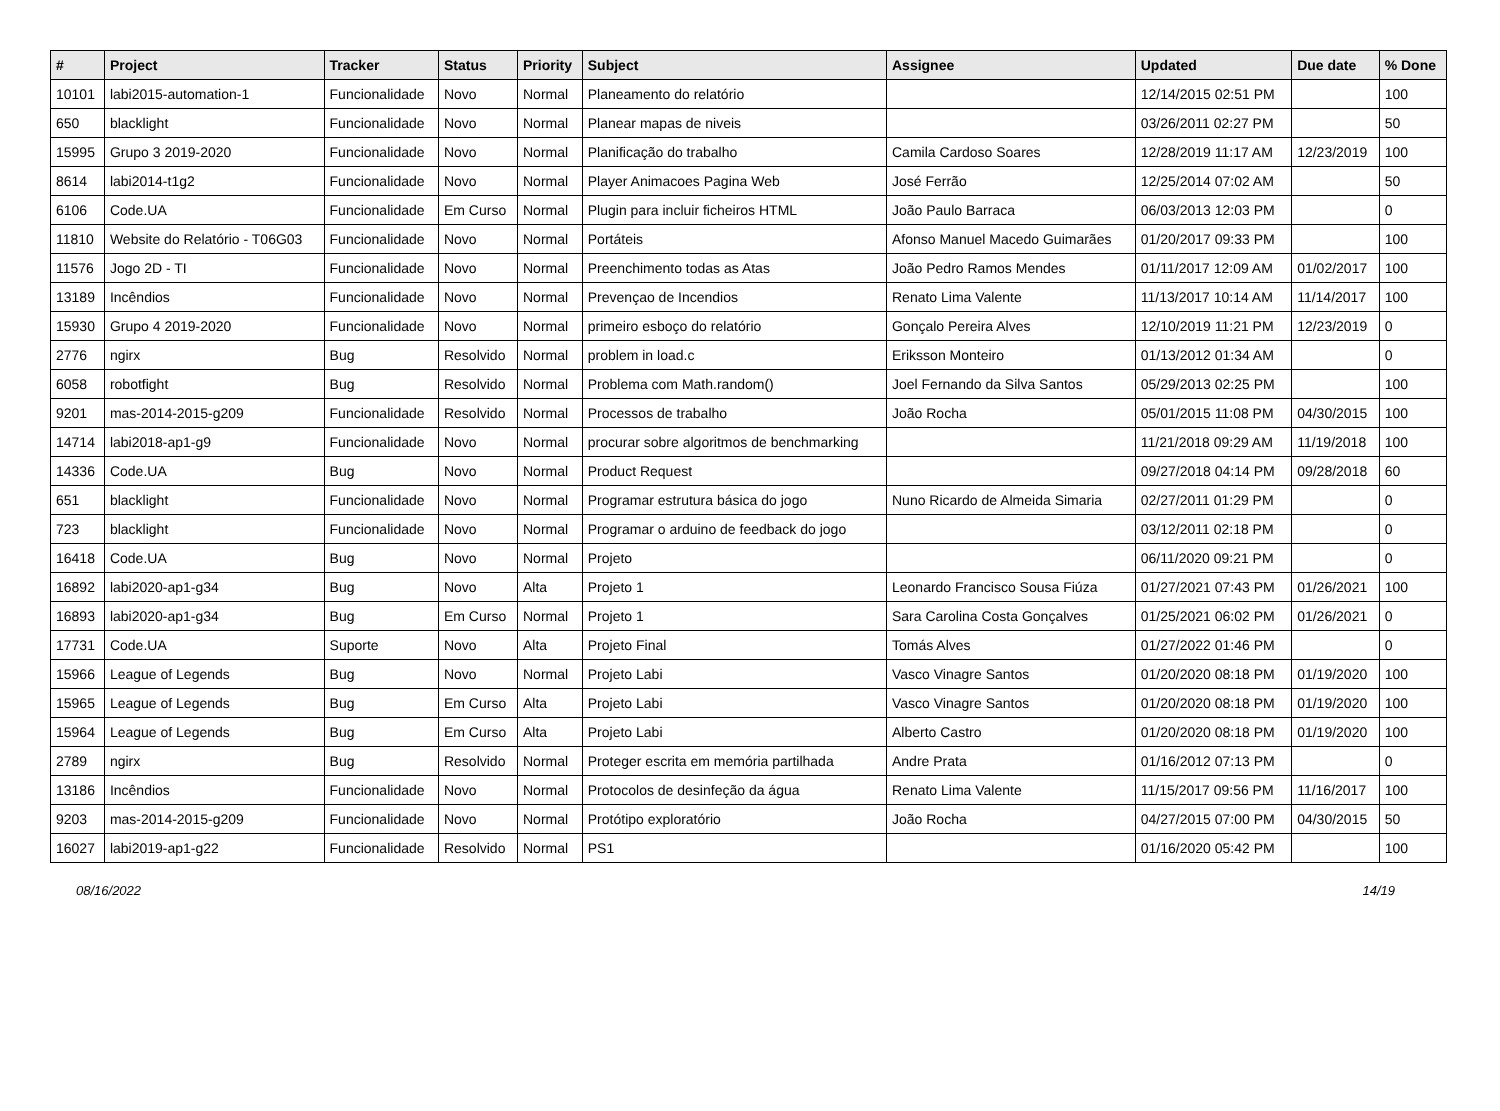| # | Project | Tracker | Status | Priority | Subject | Assignee | Updated | Due date | % Done |
| --- | --- | --- | --- | --- | --- | --- | --- | --- | --- |
| 10101 | labi2015-automation-1 | Funcionalidade | Novo | Normal | Planeamento do relatório | | 12/14/2015 02:51 PM | | 100 |
| 650 | blacklight | Funcionalidade | Novo | Normal | Planear mapas de niveis | | 03/26/2011 02:27 PM | | 50 |
| 15995 | Grupo 3 2019-2020 | Funcionalidade | Novo | Normal | Planificação do trabalho | Camila Cardoso Soares | 12/28/2019 11:17 AM | 12/23/2019 | 100 |
| 8614 | labi2014-t1g2 | Funcionalidade | Novo | Normal | Player Animacoes Pagina Web | José Ferrão | 12/25/2014 07:02 AM | | 50 |
| 6106 | Code.UA | Funcionalidade | Em Curso | Normal | Plugin para incluir ficheiros HTML | João Paulo Barraca | 06/03/2013 12:03 PM | | 0 |
| 11810 | Website do Relatório - T06G03 | Funcionalidade | Novo | Normal | Portáteis | Afonso Manuel Macedo Guimarães | 01/20/2017 09:33 PM | | 100 |
| 11576 | Jogo 2D - TI | Funcionalidade | Novo | Normal | Preenchimento todas as Atas | João Pedro Ramos Mendes | 01/11/2017 12:09 AM | 01/02/2017 | 100 |
| 13189 | Incêndios | Funcionalidade | Novo | Normal | Prevençao de Incendios | Renato Lima Valente | 11/13/2017 10:14 AM | 11/14/2017 | 100 |
| 15930 | Grupo 4 2019-2020 | Funcionalidade | Novo | Normal | primeiro esboço do relatório | Gonçalo Pereira Alves | 12/10/2019 11:21 PM | 12/23/2019 | 0 |
| 2776 | ngirx | Bug | Resolvido | Normal | problem in load.c | Eriksson Monteiro | 01/13/2012 01:34 AM | | 0 |
| 6058 | robotfight | Bug | Resolvido | Normal | Problema com Math.random() | Joel Fernando da Silva Santos | 05/29/2013 02:25 PM | | 100 |
| 9201 | mas-2014-2015-g209 | Funcionalidade | Resolvido | Normal | Processos de trabalho | João Rocha | 05/01/2015 11:08 PM | 04/30/2015 | 100 |
| 14714 | labi2018-ap1-g9 | Funcionalidade | Novo | Normal | procurar sobre algoritmos de benchmarking | | 11/21/2018 09:29 AM | 11/19/2018 | 100 |
| 14336 | Code.UA | Bug | Novo | Normal | Product Request | | 09/27/2018 04:14 PM | 09/28/2018 | 60 |
| 651 | blacklight | Funcionalidade | Novo | Normal | Programar estrutura básica do jogo | Nuno Ricardo de Almeida Simaria | 02/27/2011 01:29 PM | | 0 |
| 723 | blacklight | Funcionalidade | Novo | Normal | Programar o arduino de feedback do jogo | | 03/12/2011 02:18 PM | | 0 |
| 16418 | Code.UA | Bug | Novo | Normal | Projeto | | 06/11/2020 09:21 PM | | 0 |
| 16892 | labi2020-ap1-g34 | Bug | Novo | Alta | Projeto 1 | Leonardo Francisco Sousa Fiúza | 01/27/2021 07:43 PM | 01/26/2021 | 100 |
| 16893 | labi2020-ap1-g34 | Bug | Em Curso | Normal | Projeto 1 | Sara Carolina Costa Gonçalves | 01/25/2021 06:02 PM | 01/26/2021 | 0 |
| 17731 | Code.UA | Suporte | Novo | Alta | Projeto Final | Tomás Alves | 01/27/2022 01:46 PM | | 0 |
| 15966 | League of Legends | Bug | Novo | Normal | Projeto Labi | Vasco Vinagre Santos | 01/20/2020 08:18 PM | 01/19/2020 | 100 |
| 15965 | League of Legends | Bug | Em Curso | Alta | Projeto Labi | Vasco Vinagre Santos | 01/20/2020 08:18 PM | 01/19/2020 | 100 |
| 15964 | League of Legends | Bug | Em Curso | Alta | Projeto Labi | Alberto Castro | 01/20/2020 08:18 PM | 01/19/2020 | 100 |
| 2789 | ngirx | Bug | Resolvido | Normal | Proteger escrita em memória partilhada | Andre Prata | 01/16/2012 07:13 PM | | 0 |
| 13186 | Incêndios | Funcionalidade | Novo | Normal | Protocolos de desinfeção da água | Renato Lima Valente | 11/15/2017 09:56 PM | 11/16/2017 | 100 |
| 9203 | mas-2014-2015-g209 | Funcionalidade | Novo | Normal | Protótipo exploratório | João Rocha | 04/27/2015 07:00 PM | 04/30/2015 | 50 |
| 16027 | labi2019-ap1-g22 | Funcionalidade | Resolvido | Normal | PS1 | | 01/16/2020 05:42 PM | | 100 |
08/16/2022 14/19